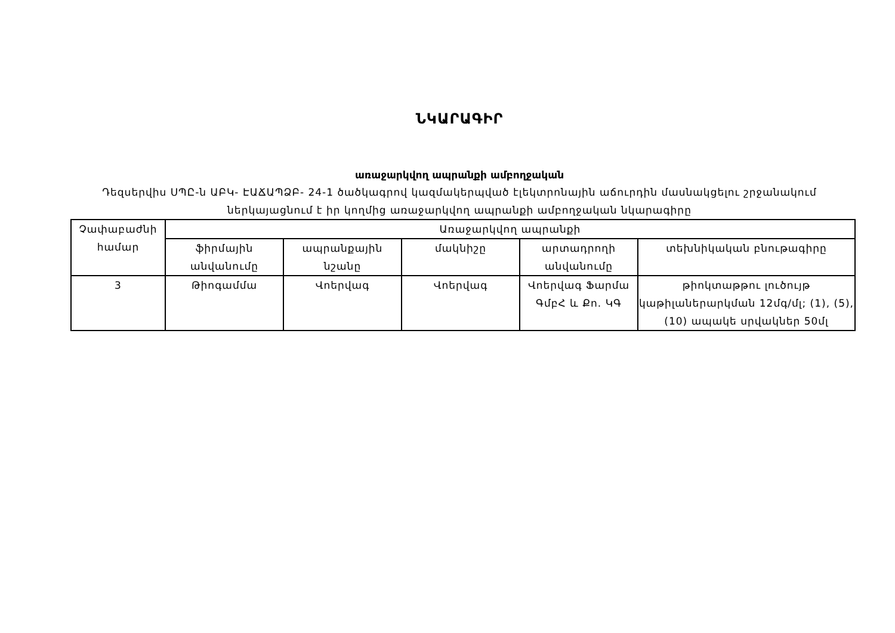ՆԿԱՐԱԳԻՐ
առաջարկվող ապրանքի ամբողջական
Դեզսերվիս ՍՊԸ-ն ԱԲԿ- ԷԱՃԱՊՁԲ- 24-1 ծածկագրով կազմակերպված էլեկտրոնային աճուրդին մասնակցելու շրջանակում
ներկայացնում է իր կողմից առաջարկվող ապրանքի ամբողջական նկարագիրը
| Չափաբաժնի համար | Առաջարկվող ապրանքի | | | | |
| | ֆիրմային անվանումը | ապրանքային նշանը | մակնիշը | արտադրողի անվանումը | տեխնիկական բնութագիրը |
| 3 | Թիոգամմա | Վոերվագ | Վոերվագ | Վոերվագ Ֆարմա ԳմբՀ և Քո. ԿԳ | թիոկտաթթու լուծույթ կաթիլաներարկման 12մգ/մլ; (1), (5), (10) ապակե սրվակներ 50մլ |